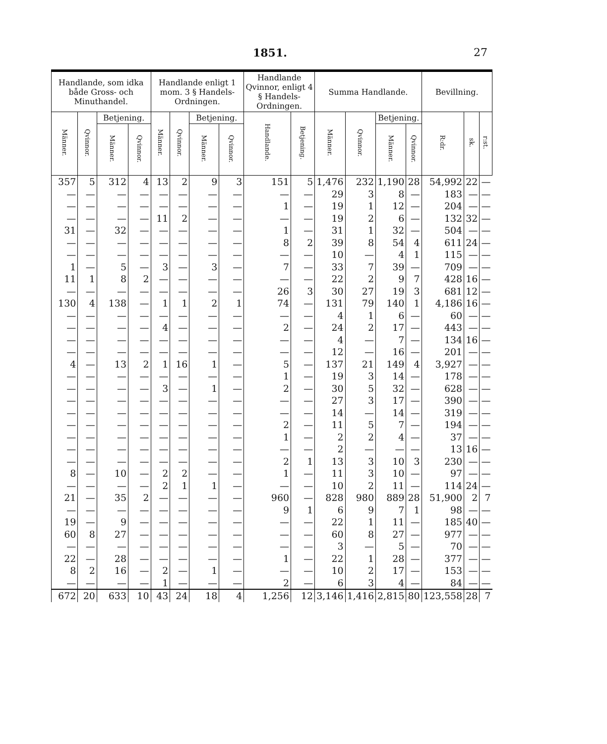1851. 27
| Handlande, som idka både Gross- och Minuthandel. | | | | Handlande enligt 1 mom. 3 § Handels-Ordningen. | | | | Handlande Qvinnor, enligt 4 § Handels-Ordningen. | | Summa Handlande. | | | | Bevillning. | | |
| --- | --- | --- | --- | --- | --- | --- | --- | --- | --- | --- | --- | --- | --- | --- | --- | --- |
| Männer. | Qvinnor. | Betjening. | | Männer. | Qvinnor. | Betjening. | | Handlande. | Betjening. | Männer. | Qvinnor. | Betjening. | | R:dr. | sk. | r:st. |
| | | Männer. | Qvinnor. | | | Männer. | Qvinnor. | | | | | Männer. | Qvinnor. | | | |
| 357 | 5 | 312 | 4 | 13 | 2 | 9 | 3 | 151 | 5 | 1,476 | 232 | 1,190 | 28 | 54,992 | 22 | — |
| — | — | — | — | — | — | — | — | — | — | 29 | 3 | 8 | — | 183 | — | — |
| — | — | — | — | — | — | — | — | 1 | — | 19 | 1 | 12 | — | 204 | — | — |
| — | — | — | — | 11 | 2 | — | — | — | — | 19 | 2 | 6 | — | 132 | 32 | — |
| 31 | — | 32 | — | — | — | — | — | 1 | — | 31 | 1 | 32 | — | 504 | — | — |
| — | — | — | — | — | — | — | — | 8 | 2 | 39 | 8 | 54 | 4 | 611 | 24 | — |
| — | — | — | — | — | — | — | — | — | — | 10 | — | 4 | 1 | 115 | — | — |
| 1 | — | 5 | — | 3 | — | 3 | — | 7 | — | 33 | 7 | 39 | — | 709 | — | — |
| 11 | 1 | 8 | 2 | — | — | — | — | — | — | 22 | 2 | 9 | 7 | 428 | 16 | — |
| — | — | — | — | — | — | — | — | 26 | 3 | 30 | 27 | 19 | 3 | 681 | 12 | — |
| 130 | 4 | 138 | — | 1 | 1 | 2 | 1 | 74 | — | 131 | 79 | 140 | 1 | 4,186 | 16 | — |
| — | — | — | — | — | — | — | — | — | — | 4 | 1 | 6 | — | 60 | — | — |
| — | — | — | — | 4 | — | — | — | 2 | — | 24 | 2 | 17 | — | 443 | — | — |
| — | — | — | — | — | — | — | — | — | — | 4 | — | 7 | — | 134 | 16 | — |
| — | — | — | — | — | — | — | — | — | — | 12 | — | 16 | — | 201 | — | — |
| 4 | — | 13 | 2 | 1 | 16 | 1 | — | 5 | — | 137 | 21 | 149 | 4 | 3,927 | — | — |
| — | — | — | — | — | — | — | — | 1 | — | 19 | 3 | 14 | — | 178 | — | — |
| — | — | — | — | 3 | — | 1 | — | 2 | — | 30 | 5 | 32 | — | 628 | — | — |
| — | — | — | — | — | — | — | — | — | — | 27 | 3 | 17 | — | 390 | — | — |
| — | — | — | — | — | — | — | — | — | — | 14 | — | 14 | — | 319 | — | — |
| — | — | — | — | — | — | — | — | 2 | — | 11 | 5 | 7 | — | 194 | — | — |
| — | — | — | — | — | — | — | — | 1 | — | 2 | 2 | 4 | — | 37 | — | — |
| — | — | — | — | — | — | — | — | — | — | 2 | — | — | — | 13 | 16 | — |
| — | — | — | — | — | — | — | — | 2 | 1 | 13 | 3 | 10 | 3 | 230 | — | — |
| 8 | — | 10 | — | 2 | 2 | — | — | 1 | — | 11 | 3 | 10 | — | 97 | — | — |
| — | — | — | — | 2 | 1 | 1 | — | — | — | 10 | 2 | 11 | — | 114 | 24 | — |
| 21 | — | 35 | 2 | — | — | — | — | 960 | — | 828 | 980 | 889 | 28 | 51,900 | 2 | 7 |
| — | — | — | — | — | — | — | — | 9 | 1 | 6 | 9 | 7 | 1 | 98 | — | — |
| 19 | — | 9 | — | — | — | — | — | — | — | 22 | 1 | 11 | — | 185 | 40 | — |
| 60 | 8 | 27 | — | — | — | — | — | — | — | 60 | 8 | 27 | — | 977 | — | — |
| — | — | — | — | — | — | — | — | — | — | 3 | — | 5 | — | 70 | — | — |
| 22 | — | 28 | — | — | — | — | — | 1 | — | 22 | 1 | 28 | — | 377 | — | — |
| 8 | 2 | 16 | — | 2 | — | 1 | — | — | — | 10 | 2 | 17 | — | 153 | — | — |
| — | — | — | — | 1 | — | — | — | 2 | — | 6 | 3 | 4 | — | 84 | — | — |
| 672 | 20 | 633 | 10 | 43 | 24 | 18 | 4 | 1,256 | 12 | 3,146 | 1,416 | 2,815 | 80 | 123,558 | 28 | 7 |